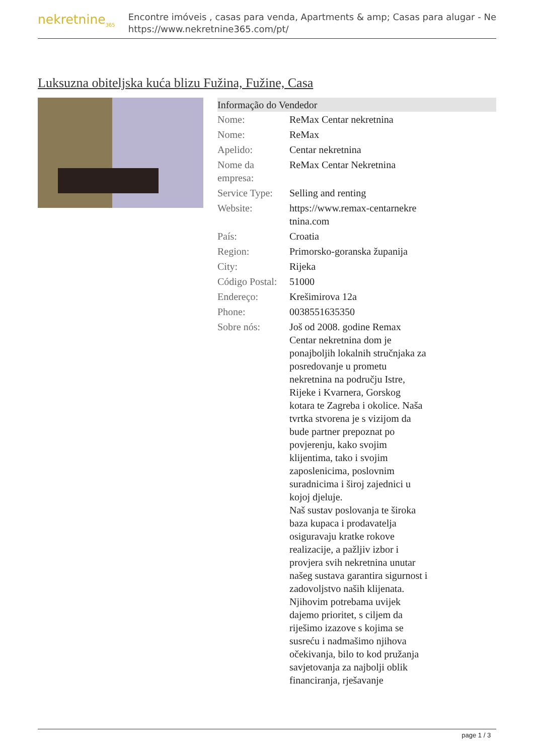nekretnine<sub>365</sub>
Encontre imóveis , casas para venda, Apartments & amp; Casas para alugar - Ne
https://www.nekretnine365.com/pt/
Luksuzna obiteljska kuća blizu Fužina, Fužine, Casa
| Informação do Vendedor | |
| --- | --- |
| Nome: | ReMax Centar nekretnina |
| Nome: | ReMax |
| Apelido: | Centar nekretnina |
| Nome da empresa: | ReMax Centar Nekretnina |
| Service Type: | Selling and renting |
| Website: | https://www.remax-centarnekre tnina.com |
| País: | Croatia |
| Region: | Primorsko-goranska županija |
| City: | Rijeka |
| Código Postal: | 51000 |
| Endereço: | Krešimirova 12a |
| Phone: | 0038551635350 |
| Sobre nós: | Još od 2008. godine Remax Centar nekretnina dom je ponajboljih lokalnih stručnjaka za posredovanje u prometu nekretnina na području Istre, Rijeke i Kvarnera, Gorskog kotara te Zagreba i okolice. Naša tvrtka stvorena je s vizijom da bude partner prepoznat po povjerenju, kako svojim klijentima, tako i svojim zaposlenicima, poslovnim suradnicima i široj zajednici u kojoj djeluje. Naš sustav poslovanja te široka baza kupaca i prodavatelja osiguravaju kratke rokove realizacije, a pažljiv izbor i provjera svih nekretnina unutar našeg sustava garantira sigurnost i zadovoljstvo naših klijenata. Njihovim potrebama uvijek dajemo prioritet, s ciljem da riješimo izazove s kojima se susreću i nadmašimo njihova očekivanja, bilo to kod pružanja savjetovanja za najbolji oblik financiranja, rješavanje |
page 1 / 3